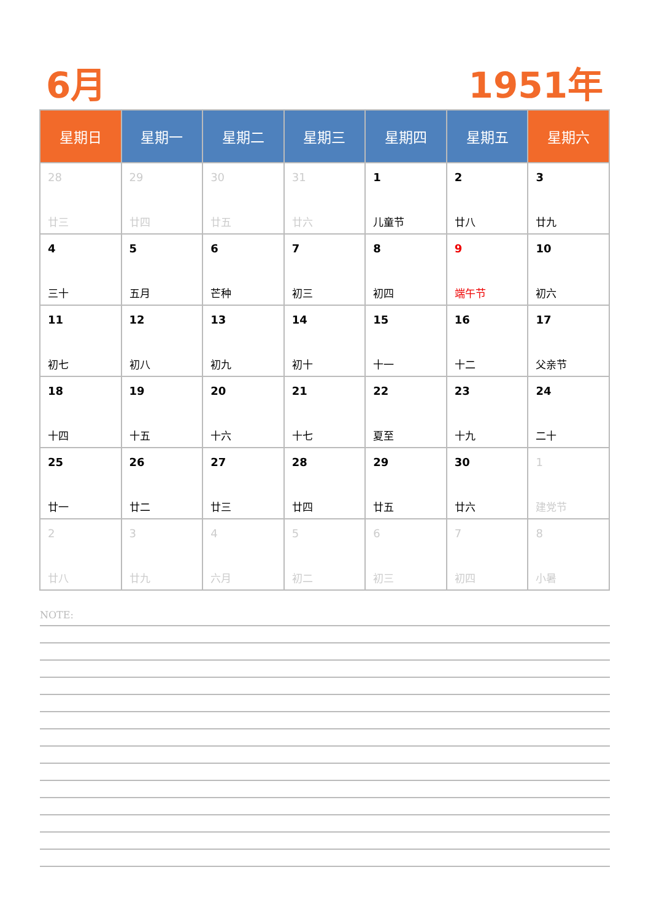6月 1951年
| 星期日 | 星期一 | 星期二 | 星期三 | 星期四 | 星期五 | 星期六 |
| --- | --- | --- | --- | --- | --- | --- |
| 28 廿三 | 29 廿四 | 30 廿五 | 31 廿六 | 1 儿童节 | 2 廿八 | 3 廿九 |
| 4 三十 | 5 五月 | 6 芒种 | 7 初三 | 8 初四 | 9 端午节 | 10 初六 |
| 11 初七 | 12 初八 | 13 初九 | 14 初十 | 15 十一 | 16 十二 | 17 父亲节 |
| 18 十四 | 19 十五 | 20 十六 | 21 十七 | 22 夏至 | 23 十九 | 24 二十 |
| 25 廿一 | 26 廿二 | 27 廿三 | 28 廿四 | 29 廿五 | 30 廿六 | 1 建党节 |
| 2 廿八 | 3 廿九 | 4 六月 | 5 初二 | 6 初三 | 7 初四 | 8 小暑 |
NOTE: